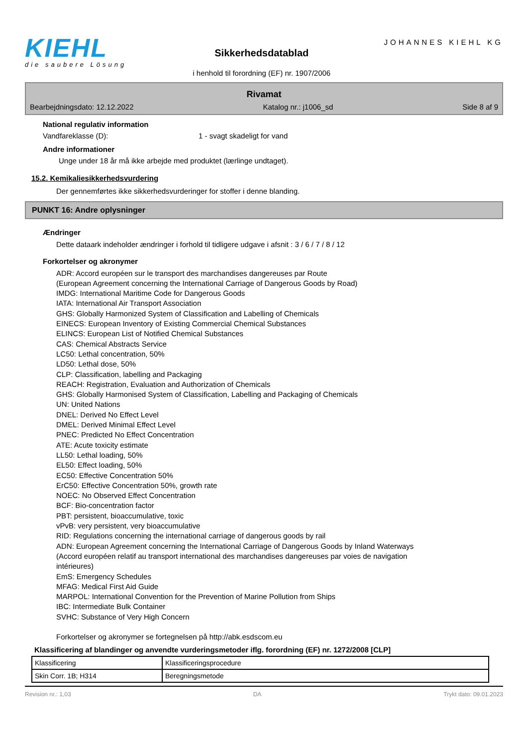KIEHL
die saubere Lösung
Sikkerhedsdatablad
i henhold til forordning (EF) nr. 1907/2006
JOHANNES KIEHL KG
Rivamat
Bearbejdningsdato: 12.12.2022 Katalog nr.: j1006_sd Side 8 af 9
National regulativ information
Vandfareklasse (D): 1 - svagt skadeligt for vand
Andre informationer
Unge under 18 år må ikke arbejde med produktet (lærlinge undtaget).
15.2. Kemikaliesikkerhedsvurdering
Der gennemførtes ikke sikkerhedsvurderinger for stoffer i denne blanding.
PUNKT 16: Andre oplysninger
Ændringer
Dette dataark indeholder ændringer i forhold til tidligere udgave i afsnit : 3 / 6 / 7 / 8 / 12
Forkortelser og akronymer
ADR: Accord européen sur le transport des marchandises dangereuses par Route
(European Agreement concerning the International Carriage of Dangerous Goods by Road)
IMDG: International Maritime Code for Dangerous Goods
IATA: International Air Transport Association
GHS: Globally Harmonized System of Classification and Labelling of Chemicals
EINECS: European Inventory of Existing Commercial Chemical Substances
ELINCS: European List of Notified Chemical Substances
CAS: Chemical Abstracts Service
LC50: Lethal concentration, 50%
LD50: Lethal dose, 50%
CLP: Classification, labelling and Packaging
REACH: Registration, Evaluation and Authorization of Chemicals
GHS: Globally Harmonised System of Classification, Labelling and Packaging of Chemicals
UN: United Nations
DNEL: Derived No Effect Level
DMEL: Derived Minimal Effect Level
PNEC: Predicted No Effect Concentration
ATE: Acute toxicity estimate
LL50: Lethal loading, 50%
EL50: Effect loading, 50%
EC50: Effective Concentration 50%
ErC50: Effective Concentration 50%, growth rate
NOEC: No Observed Effect Concentration
BCF: Bio-concentration factor
PBT: persistent, bioaccumulative, toxic
vPvB: very persistent, very bioaccumulative
RID: Regulations concerning the international carriage of dangerous goods by rail
ADN: European Agreement concerning the International Carriage of Dangerous Goods by Inland Waterways
(Accord européen relatif au transport international des marchandises dangereuses par voies de navigation
intérieures)
EmS: Emergency Schedules
MFAG: Medical First Aid Guide
MARPOL: International Convention for the Prevention of Marine Pollution from Ships
IBC: Intermediate Bulk Container
SVHC: Substance of Very High Concern
Forkortelser og akronymer se fortegnelsen på http://abk.esdscom.eu
Klassificering af blandinger og anvendte vurderingsmetoder iflg. forordning (EF) nr. 1272/2008 [CLP]
| Klassificering | Klassificeringsprocedure |
| Skin Corr. 1B; H314 | Beregningsmetode |
Revision nr.: 1,03 DA Trykt dato: 09.01.2023